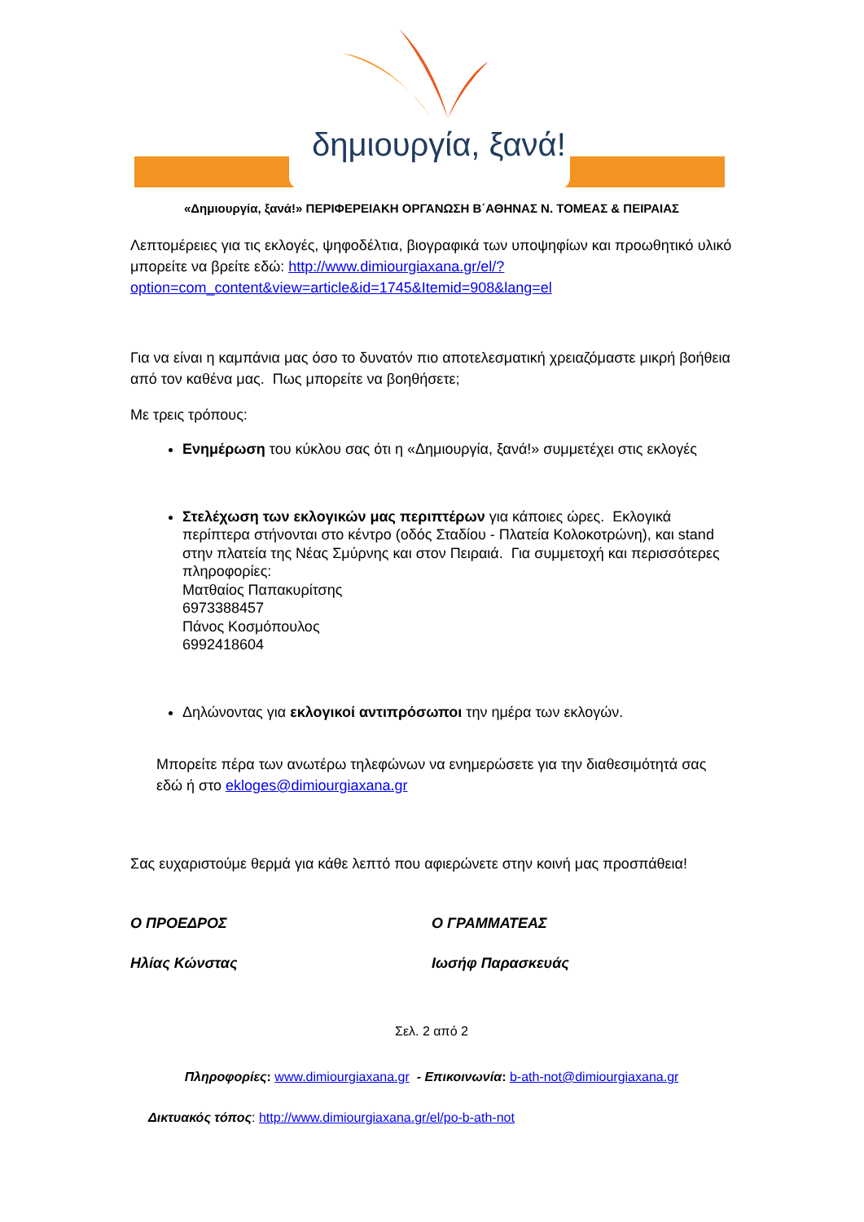δημιουργία, ξανά!
«Δημιουργία, ξανά!» ΠΕΡΙΦΕΡΕΙΑΚΗ ΟΡΓΑΝΩΣΗ Β΄ΑΘΗΝΑΣ Ν. ΤΟΜΕΑΣ & ΠΕΙΡΑΙΑΣ
Λεπτομέρειες για τις εκλογές, ψηφοδέλτια, βιογραφικά των υποψηφίων και προωθητικό υλικό μπορείτε να βρείτε εδώ: http://www.dimiourgiaxana.gr/el/?option=com_content&view=article&id=1745&Itemid=908&lang=el
Για να είναι η καμπάνια μας όσο το δυνατόν πιο αποτελεσματική χρειαζόμαστε μικρή βοήθεια από τον καθένα μας. Πως μπορείτε να βοηθήσετε;
Με τρεις τρόπους:
Ενημέρωση του κύκλου σας ότι η «Δημιουργία, ξανά!» συμμετέχει στις εκλογές
Στελέχωση των εκλογικών μας περιπτέρων για κάποιες ώρες. Εκλογικά περίπτερα στήνονται στο κέντρο (οδός Σταδίου - Πλατεία Κολοκοτρώνη), και stand στην πλατεία της Νέας Σμύρνης και στον Πειραιά. Για συμμετοχή και περισσότερες πληροφορίες:
Ματθαίος Παπακυρίτσης
6973388457
Πάνος Κοσμόπουλος
6992418604
Δηλώνοντας για εκλογικοί αντιπρόσωποι την ημέρα των εκλογών.
Μπορείτε πέρα των ανωτέρω τηλεφώνων να ενημερώσετε για την διαθεσιμότητά σας εδώ ή στο ekloges@dimiourgiaxana.gr
Σας ευχαριστούμε θερμά για κάθε λεπτό που αφιερώνετε στην κοινή μας προσπάθεια!
Ο ΠΡΟΕΔΡΟΣ Ο ΓΡΑΜΜΑΤΕΑΣ
Ηλίας Κώνστας Ιωσήφ Παρασκευάς
Σελ. 2 από 2
Πληροφορίες: www.dimiourgiaxana.gr - Επικοινωνία: b-ath-not@dimiourgiaxana.gr
Δικτυακός τόπος: http://www.dimiourgiaxana.gr/el/po-b-ath-not